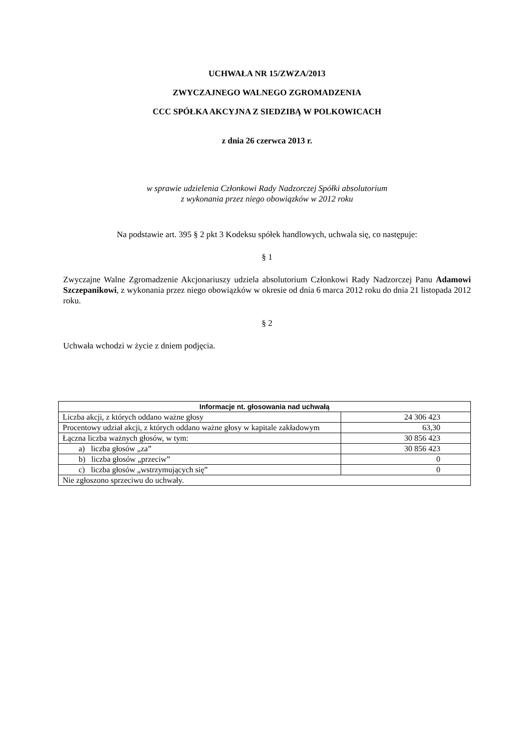UCHWAŁA NR 15/ZWZA/2013
ZWYCZAJNEGO WALNEGO ZGROMADZENIA
CCC SPÓŁKA AKCYJNA Z SIEDZIBĄ W POLKOWICACH
z dnia 26 czerwca 2013 r.
w sprawie udzielenia Członkowi Rady Nadzorczej Spółki absolutorium
z wykonania przez niego obowiązków w 2012 roku
Na podstawie art. 395 § 2 pkt 3 Kodeksu spółek handlowych, uchwala się, co następuje:
§ 1
Zwyczajne Walne Zgromadzenie Akcjonariuszy udziela absolutorium Członkowi Rady Nadzorczej Panu Adamowi Szczepanikowi, z wykonania przez niego obowiązków w okresie od dnia 6 marca 2012 roku do dnia 21 listopada 2012 roku.
§ 2
Uchwała wchodzi w życie z dniem podjęcia.
| Informacje nt. głosowania nad uchwałą | |
| --- | --- |
| Liczba akcji, z których oddano ważne głosy | 24 306 423 |
| Procentowy udział akcji, z których oddano ważne głosy w kapitale zakładowym | 63,30 |
| Łączna liczba ważnych głosów, w tym: | 30 856 423 |
| a) liczba głosów „za” | 30 856 423 |
| b) liczba głosów „przeciw” | 0 |
| c) liczba głosów „wstrzymujących się” | 0 |
| Nie zgłoszono sprzeciwu do uchwały. | |